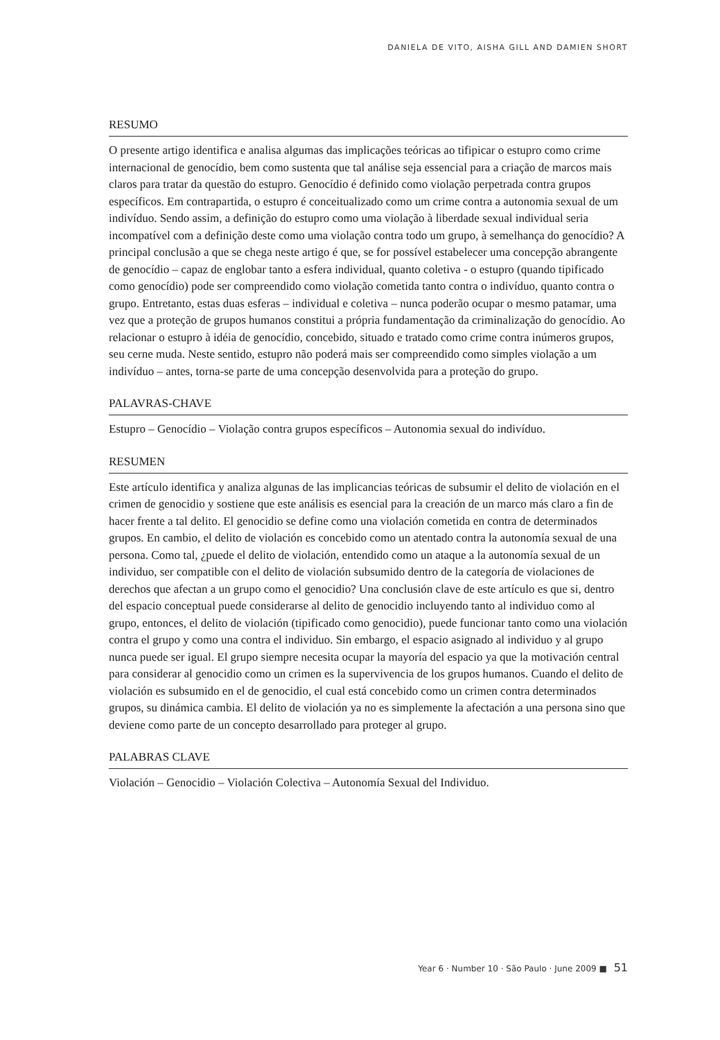DANIELA DE VITO, AISHA GILL AND DAMIEN SHORT
RESUMO
O presente artigo identifica e analisa algumas das implicações teóricas ao tifipicar o estupro como crime internacional de genocídio, bem como sustenta que tal análise seja essencial para a criação de marcos mais claros para tratar da questão do estupro. Genocídio é definido como violação perpetrada contra grupos específicos. Em contrapartida, o estupro é conceitualizado como um crime contra a autonomia sexual de um indivíduo. Sendo assim, a definição do estupro como uma violação à liberdade sexual individual seria incompatível com a definição deste como uma violação contra todo um grupo, à semelhança do genocídio? A principal conclusão a que se chega neste artigo é que, se for possível estabelecer uma concepção abrangente de genocídio – capaz de englobar tanto a esfera individual, quanto coletiva - o estupro (quando tipificado como genocídio) pode ser compreendido como violação cometida tanto contra o indivíduo, quanto contra o grupo. Entretanto, estas duas esferas – individual e coletiva – nunca poderão ocupar o mesmo patamar, uma vez que a proteção de grupos humanos constitui a própria fundamentação da criminalização do genocídio. Ao relacionar o estupro à idéia de genocídio, concebido, situado e tratado como crime contra inúmeros grupos, seu cerne muda. Neste sentido, estupro não poderá mais ser compreendido como simples violação a um indivíduo – antes, torna-se parte de uma concepção desenvolvida para a proteção do grupo.
PALAVRAS-CHAVE
Estupro – Genocídio – Violação contra grupos específicos – Autonomia sexual do indivíduo.
RESUMEN
Este artículo identifica y analiza algunas de las implicancias teóricas de subsumir el delito de violación en el crimen de genocidio y sostiene que este análisis es esencial para la creación de un marco más claro a fin de hacer frente a tal delito. El genocidio se define como una violación cometida en contra de determinados grupos. En cambio, el delito de violación es concebido como un atentado contra la autonomía sexual de una persona. Como tal, ¿puede el delito de violación, entendido como un ataque a la autonomía sexual de un individuo, ser compatible con el delito de violación subsumido dentro de la categoría de violaciones de derechos que afectan a un grupo como el genocidio? Una conclusión clave de este artículo es que si, dentro del espacio conceptual puede considerarse al delito de genocidio incluyendo tanto al individuo como al grupo, entonces, el delito de violación (tipificado como genocidio), puede funcionar tanto como una violación contra el grupo y como una contra el individuo. Sin embargo, el espacio asignado al individuo y al grupo nunca puede ser igual. El grupo siempre necesita ocupar la mayoría del espacio ya que la motivación central para considerar al genocidio como un crimen es la supervivencia de los grupos humanos. Cuando el delito de violación es subsumido en el de genocidio, el cual está concebido como un crimen contra determinados grupos, su dinámica cambia. El delito de violación ya no es simplemente la afectación a una persona sino que deviene como parte de un concepto desarrollado para proteger al grupo.
PALABRAS CLAVE
Violación – Genocidio – Violación Colectiva – Autonomía Sexual del Individuo.
Year 6 · Number 10 · São Paulo · June 2009 ■ 51